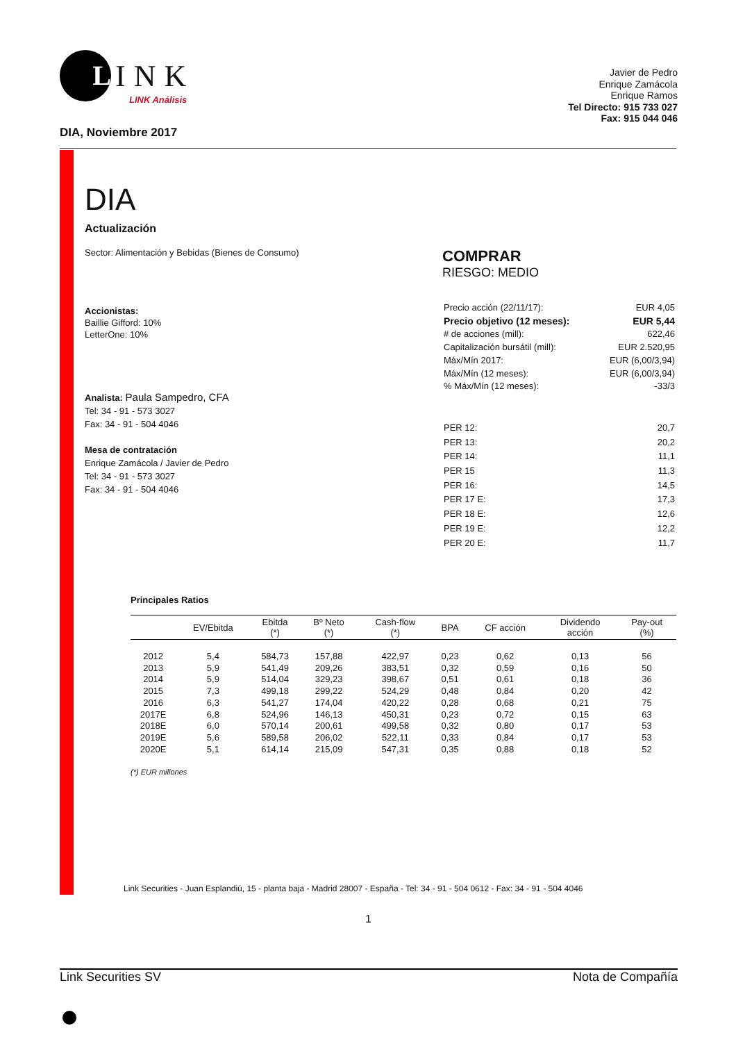L
INK
LINK Análisis
Javier de Pedro
Enrique Zamácola
Enrique Ramos
Tel Directo: 915 733 027
Fax: 915 044 046
DIA, Noviembre 2017
DIA
Actualización
Sector: Alimentación y Bebidas (Bienes de Consumo)
Accionistas:
Baillie Gifford: 10%
LetterOne: 10%
Analista: Paula Sampedro, CFA
Tel: 34 - 91 - 573 3027
Fax: 34 - 91 - 504 4046
Mesa de contratación
Enrique Zamácola / Javier de Pedro
Tel: 34 - 91 - 573 3027
Fax: 34 - 91 - 504 4046
COMPRAR
RIESGO: MEDIO
| Precio acción (22/11/17): | EUR 4,05 |
| Precio objetivo (12 meses): | EUR 5,44 |
| # de acciones (mill): | 622,46 |
| Capitalización bursátil (mill): | EUR 2.520,95 |
| Máx/Mín 2017: | EUR (6,00/3,94) |
| Máx/Mín (12 meses): | EUR (6,00/3,94) |
| % Máx/Mín (12 meses): | -33/3 |
| PER 12: | 20,7 |
| PER 13: | 20,2 |
| PER 14: | 11,1 |
| PER 15 | 11,3 |
| PER 16: | 14,5 |
| PER 17 E: | 17,3 |
| PER 18 E: | 12,6 |
| PER 19 E: | 12,2 |
| PER 20 E: | 11,7 |
Principales Ratios
| | EV/Ebitda | Ebitda (*) | Bº Neto (*) | Cash-flow (*) | BPA | CF acción | Dividendo acción | Pay-out (%) |
| --- | --- | --- | --- | --- | --- | --- | --- | --- |
| 2012 | 5,4 | 584,73 | 157,88 | 422,97 | 0,23 | 0,62 | 0,13 | 56 |
| 2013 | 5,9 | 541,49 | 209,26 | 383,51 | 0,32 | 0,59 | 0,16 | 50 |
| 2014 | 5,9 | 514,04 | 329,23 | 398,67 | 0,51 | 0,61 | 0,18 | 36 |
| 2015 | 7,3 | 499,18 | 299,22 | 524,29 | 0,48 | 0,84 | 0,20 | 42 |
| 2016 | 6,3 | 541,27 | 174,04 | 420,22 | 0,28 | 0,68 | 0,21 | 75 |
| 2017E | 6,8 | 524,96 | 146,13 | 450,31 | 0,23 | 0,72 | 0,15 | 63 |
| 2018E | 6,0 | 570,14 | 200,61 | 499,58 | 0,32 | 0,80 | 0,17 | 53 |
| 2019E | 5,6 | 589,58 | 206,02 | 522,11 | 0,33 | 0,84 | 0,17 | 53 |
| 2020E | 5,1 | 614,14 | 215,09 | 547,31 | 0,35 | 0,88 | 0,18 | 52 |
(*) EUR millones
Link Securities - Juan Esplandiú, 15 - planta baja - Madrid 28007 - España - Tel: 34 - 91 - 504 0612 - Fax: 34 - 91 - 504 4046
1
Link Securities SV Nota de Compañía